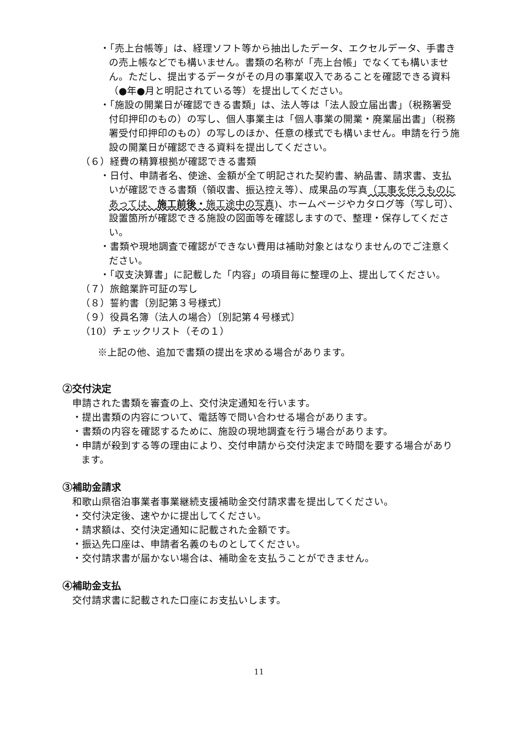・「売上台帳等」は、経理ソフト等から抽出したデータ、エクセルデータ、手書きの売上帳などでも構いません。書類の名称が「売上台帳」でなくても構いません。ただし、提出するデータがその月の事業収入であることを確認できる資料（●年●月と明記されている等）を提出してください。
・「施設の開業日が確認できる書類」は、法人等は「法人設立届出書」（税務署受付印押印のもの）の写し、個人事業主は「個人事業の開業・廃業届出書」（税務署受付印押印のもの）の写しのほか、任意の様式でも構いません。申請を行う施設の開業日が確認できる資料を提出してください。
（６）経費の精算根拠が確認できる書類
・日付、申請者名、使途、金額が全て明記された契約書、納品書、請求書、支払いが確認できる書類（領収書、振込控え等）、成果品の写真（工事を伴うものにあっては、施工前後・施工途中の写真)、ホームページやカタログ等（写し可）、設置箇所が確認できる施設の図面等を確認しますので、整理・保存してください。
・書類や現地調査で確認ができない費用は補助対象とはなりませんのでご注意ください。
・「収支決算書」に記載した「内容」の項目毎に整理の上、提出してください。
（７）旅館業許可証の写し
（８）誓約書〔別記第３号様式〕
（９）役員名簿（法人の場合）〔別記第４号様式〕
（10）チェックリスト（その１）
※上記の他、追加で書類の提出を求める場合があります。
②交付決定
申請された書類を審査の上、交付決定通知を行います。
・提出書類の内容について、電話等で問い合わせる場合があります。
・書類の内容を確認するために、施設の現地調査を行う場合があります。
・申請が殺到する等の理由により、交付申請から交付決定まで時間を要する場合があります。
③補助金請求
和歌山県宿泊事業者事業継続支援補助金交付請求書を提出してください。
・交付決定後、速やかに提出してください。
・請求額は、交付決定通知に記載された金額です。
・振込先口座は、申請者名義のものとしてください。
・交付請求書が届かない場合は、補助金を支払うことができません。
④補助金支払
交付請求書に記載された口座にお支払いします。
11